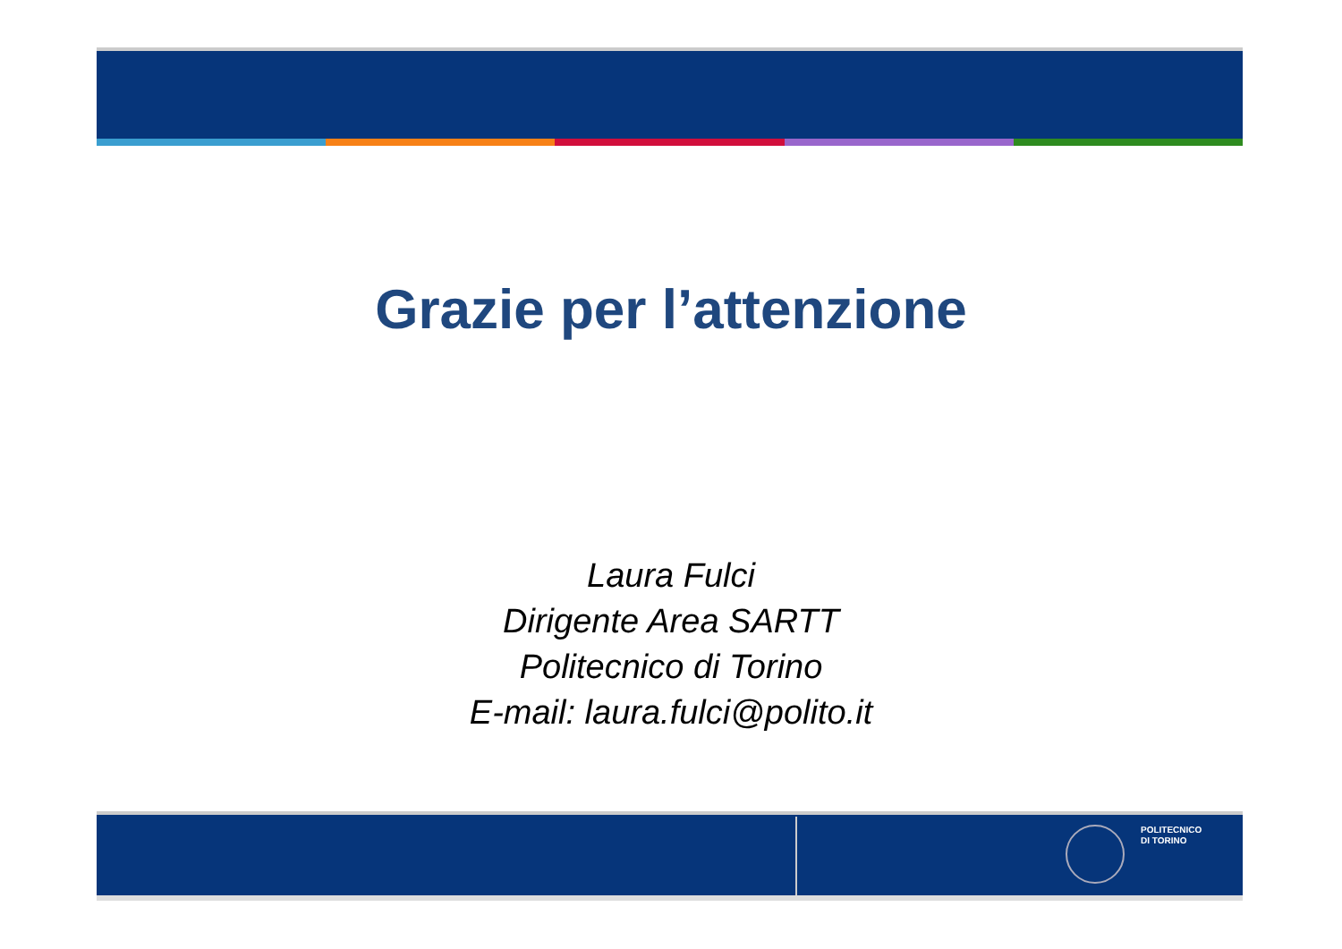Grazie per l’attenzione
Laura Fulci
Dirigente Area SARTT
Politecnico di Torino
E-mail: laura.fulci@polito.it
POLITECNICO
DI TORINO